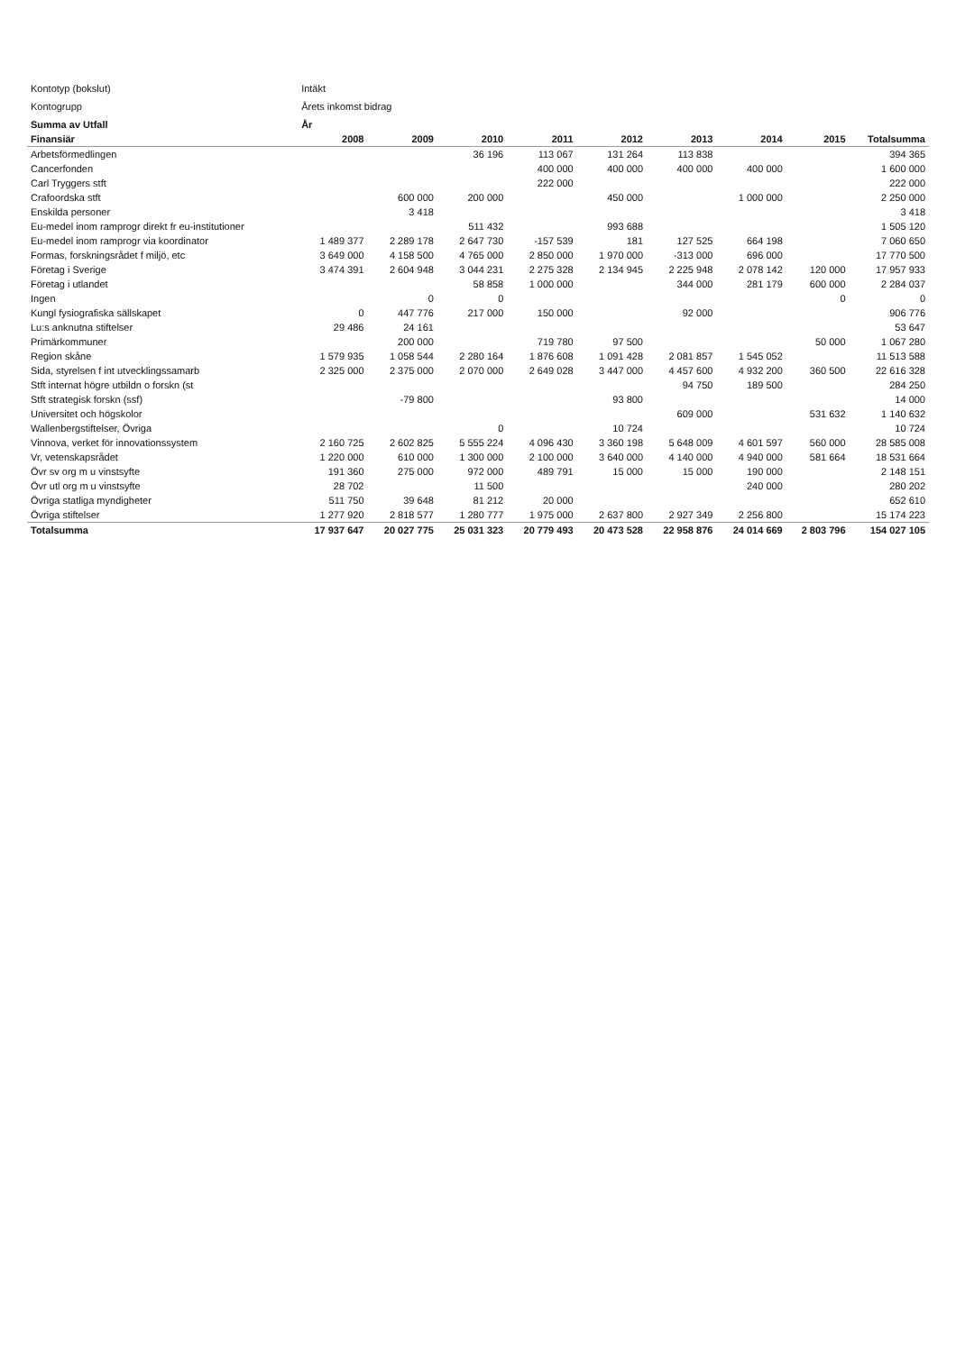| Kontotyp (bokslut) | Intäkt | | | | | | | | |
| Kontogrupp | Årets inkomst bidrag | | | | | | | | |
| Summa av Utfall | År | | | | | | | | |
| Finansiär | 2008 | 2009 | 2010 | 2011 | 2012 | 2013 | 2014 | 2015 | Totalsumma |
| Arbetsförmedlingen | | | 36 196 | 113 067 | 131 264 | 113 838 | | | 394 365 |
| Cancerfonden | | | | 400 000 | 400 000 | 400 000 | 400 000 | | 1 600 000 |
| Carl Tryggers stft | | | | 222 000 | | | | | 222 000 |
| Crafoordska stft | | 600 000 | 200 000 | | 450 000 | | 1 000 000 | | 2 250 000 |
| Enskilda personer | | 3 418 | | | | | | | 3 418 |
| Eu-medel inom ramprogr direkt fr eu-institutioner | | | 511 432 | | 993 688 | | | | 1 505 120 |
| Eu-medel inom ramprogr via koordinator | 1 489 377 | 2 289 178 | 2 647 730 | -157 539 | 181 | 127 525 | 664 198 | | 7 060 650 |
| Formas, forskningsrådet f miljö, etc | 3 649 000 | 4 158 500 | 4 765 000 | 2 850 000 | 1 970 000 | -313 000 | 696 000 | | 17 770 500 |
| Företag i Sverige | 3 474 391 | 2 604 948 | 3 044 231 | 2 275 328 | 2 134 945 | 2 225 948 | 2 078 142 | 120 000 | 17 957 933 |
| Företag i utlandet | | | 58 858 | 1 000 000 | | 344 000 | 281 179 | 600 000 | 2 284 037 |
| Ingen | | 0 | 0 | | | | | 0 | 0 |
| Kungl fysiografiska sällskapet | 0 | 447 776 | 217 000 | 150 000 | | 92 000 | | | 906 776 |
| Lu:s anknutna stiftelser | 29 486 | 24 161 | | | | | | | 53 647 |
| Primärkommuner | | 200 000 | | 719 780 | 97 500 | | | 50 000 | 1 067 280 |
| Region skåne | 1 579 935 | 1 058 544 | 2 280 164 | 1 876 608 | 1 091 428 | 2 081 857 | 1 545 052 | | 11 513 588 |
| Sida, styrelsen f int utvecklingssamarb | 2 325 000 | 2 375 000 | 2 070 000 | 2 649 028 | 3 447 000 | 4 457 600 | 4 932 200 | 360 500 | 22 616 328 |
| Stft internat högre utbildn o forskn (st | | | | | | 94 750 | 189 500 | | 284 250 |
| Stft strategisk forskn (ssf) | | -79 800 | | | 93 800 | | | | 14 000 |
| Universitet och högskolor | | | | | | 609 000 | | 531 632 | 1 140 632 |
| Wallenbergstiftelser, Övriga | | | 0 | | 10 724 | | | | 10 724 |
| Vinnova, verket för innovationssystem | 2 160 725 | 2 602 825 | 5 555 224 | 4 096 430 | 3 360 198 | 5 648 009 | 4 601 597 | 560 000 | 28 585 008 |
| Vr, vetenskapsrådet | 1 220 000 | 610 000 | 1 300 000 | 2 100 000 | 3 640 000 | 4 140 000 | 4 940 000 | 581 664 | 18 531 664 |
| Övr sv org m u vinstsyfte | 191 360 | 275 000 | 972 000 | 489 791 | 15 000 | 15 000 | 190 000 | | 2 148 151 |
| Övr utl org m u vinstsyfte | 28 702 | | 11 500 | | | | 240 000 | | 280 202 |
| Övriga statliga myndigheter | 511 750 | 39 648 | 81 212 | 20 000 | | | | | 652 610 |
| Övriga stiftelser | 1 277 920 | 2 818 577 | 1 280 777 | 1 975 000 | 2 637 800 | 2 927 349 | 2 256 800 | | 15 174 223 |
| Totalsumma | 17 937 647 | 20 027 775 | 25 031 323 | 20 779 493 | 20 473 528 | 22 958 876 | 24 014 669 | 2 803 796 | 154 027 105 |